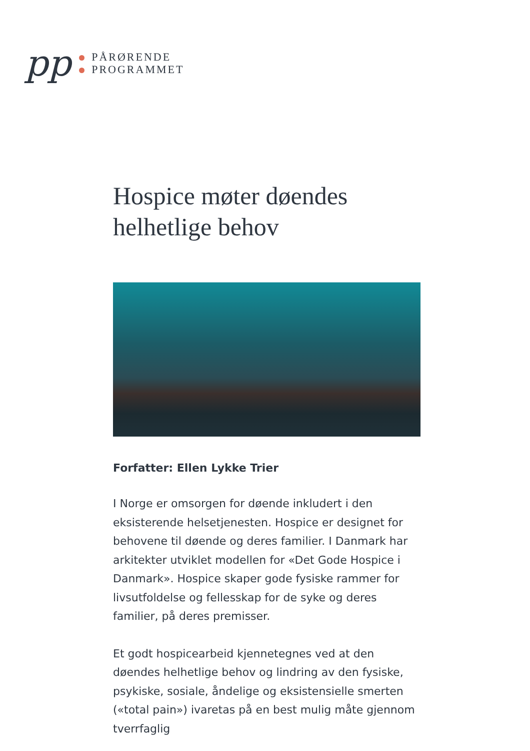pp
PÅRØRENDE
PROGRAMMET
Hospice møter døendes helhetlige behov
Forfatter: Ellen Lykke Trier
I Norge er omsorgen for døende inkludert i den eksisterende helsetjenesten. Hospice er designet for behovene til døende og deres familier. I Danmark har arkitekter utviklet modellen for «Det Gode Hospice i Danmark». Hospice skaper gode fysiske rammer for livsutfoldelse og fellesskap for de syke og deres familier, på deres premisser.
Et godt hospicearbeid kjennetegnes ved at den døendes helhetlige behov og lindring av den fysiske, psykiske, sosiale, åndelige og eksistensielle smerten («total pain») ivaretas på en best mulig måte gjennom tverrfaglig